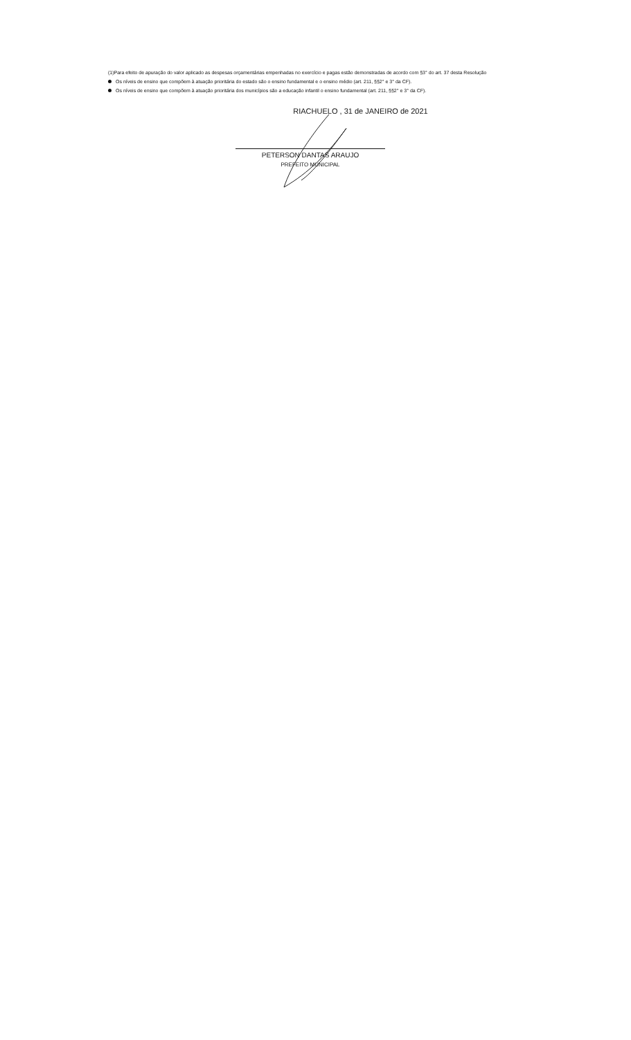(1)Para efeito de apuração do valor aplicado as despesas orçamentárias empenhadas no exercício e pagas estão demonstradas de acordo com §3° do art. 37 desta Resolução
Os níveis de ensino que compõem à atuação prioritária do estado são o ensino fundamental e o ensino médio (art. 211, §§2° e 3° da CF).
Os níveis de ensino que compõem à atuação prioritária dos municípios são a educação infantil o ensino fundamental (art. 211, §§2° e 3° da CF).
RIACHUELO , 31 de JANEIRO de 2021
PETERSON DANTAS ARAUJO
PREFEITO MUNICIPAL